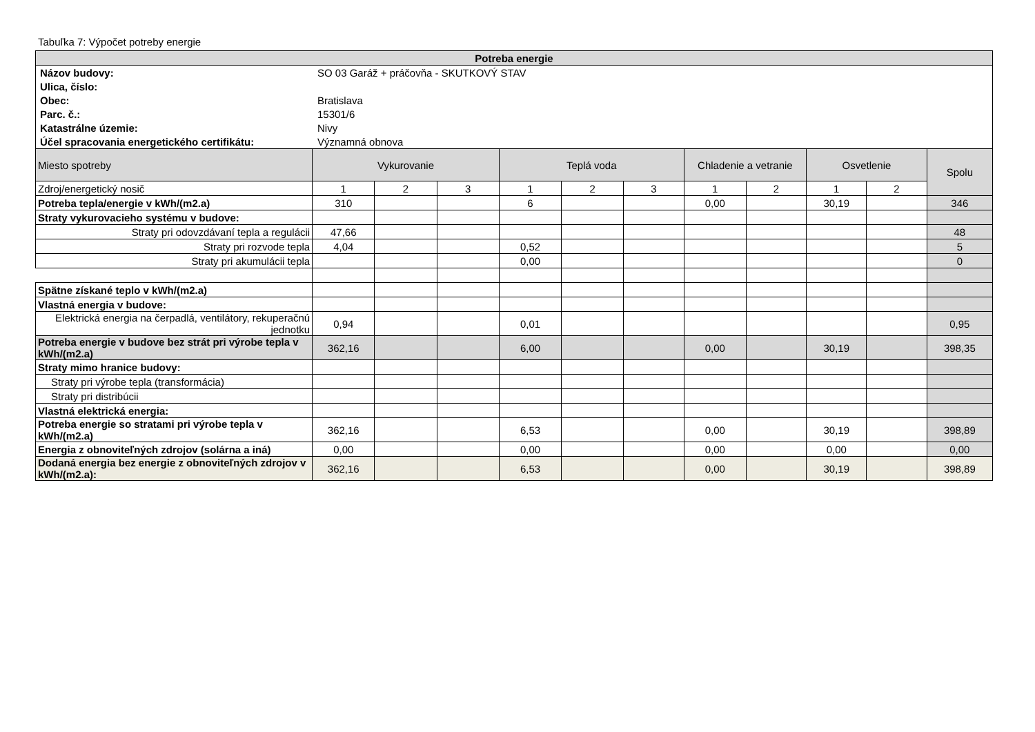Tabuľka 7: Výpočet potreby energie
| Potreba energie | | | | | | | | | | | |
| --- | --- | --- | --- | --- | --- | --- | --- | --- | --- | --- | --- |
| / Názov budovy: / SO 03 Garáž + práčovňa - SKUTKOVÝ STAV / / Ulica, číslo: / / / Obec: / Bratislava / / Parc. č.: / 15301/6 / / Katastrálne územie: / Nivy / / Účel spracovania energetického certifikátu: / Významná obnova / | | | | | | | | | | | |
| Miesto spotreby | Vykurovanie | | | Teplá voda | | | Chladenie a vetranie | | Osvetlenie | | Spolu |
| Zdroj/energetický nosič | 1 | 2 | 3 | 1 | 2 | 3 | 1 | 2 | 1 | 2 | |
| Potreba tepla/energie v kWh/(m2.a) | 310 | | | 6 | | | 0,00 | | 30,19 | | 346 |
| Straty vykurovacieho systému v budove: | | | | | | | | | | | |
| Straty pri odovzdávaní tepla a regulácii | 47,66 | | | | | | | | | | 48 |
| Straty pri rozvode tepla | 4,04 | | | 0,52 | | | | | | | 5 |
| Straty pri akumulácii tepla | | | | 0,00 | | | | | | | 0 |
| Spätne získané teplo v kWh/(m2.a) | | | | | | | | | | | |
| Vlastná energia v budove: | | | | | | | | | | | |
| Elektrická energia na čerpadlá, ventilátory, rekuperačnú jednotku | 0,94 | | | 0,01 | | | | | | | 0,95 |
| Potreba energie v budove bez strát pri výrobe tepla v kWh/(m2.a) | 362,16 | | | 6,00 | | | 0,00 | | 30,19 | | 398,35 |
| Straty mimo hranice budovy: | | | | | | | | | | | |
| Straty pri výrobe tepla (transformácia) | | | | | | | | | | | |
| Straty pri distribúcii | | | | | | | | | | | |
| Vlastná elektrická energia: | | | | | | | | | | | |
| Potreba energie so stratami pri výrobe tepla v kWh/(m2.a) | 362,16 | | | 6,53 | | | 0,00 | | 30,19 | | 398,89 |
| Energia z obnoviteľných zdrojov (solárna a iná) | 0,00 | | | 0,00 | | | 0,00 | | 0,00 | | 0,00 |
| Dodaná energia bez energie z obnoviteľných zdrojov v kWh/(m2.a): | 362,16 | | | 6,53 | | | 0,00 | | 30,19 | | 398,89 |